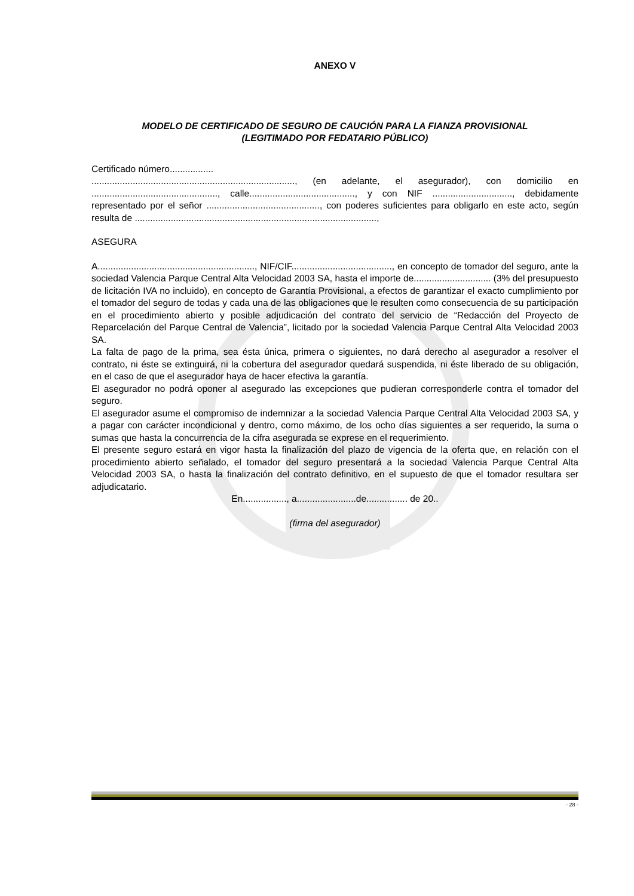ANEXO V
MODELO DE CERTIFICADO DE SEGURO DE CAUCIÓN PARA LA FIANZA PROVISIONAL
(LEGITIMADO POR FEDATARIO PÚBLICO)
Certificado número.................
..............................................................................., (en adelante, el asegurador), con domicilio en ................................................., calle........................................., y con NIF ..............................., debidamente representado por el señor ............................................, con poderes suficientes para obligarlo en este acto, según resulta de ..............................................................................................,
ASEGURA
A............................................................., NIF/CIF......................................., en concepto de tomador del seguro, ante la sociedad Valencia Parque Central Alta Velocidad 2003 SA, hasta el importe de.............................. (3% del presupuesto de licitación IVA no incluido), en concepto de Garantía Provisional, a efectos de garantizar el exacto cumplimiento por el tomador del seguro de todas y cada una de las obligaciones que le resulten como consecuencia de su participación en el procedimiento abierto y posible adjudicación del contrato del servicio de “Redacción del Proyecto de Reparcelación del Parque Central de Valencia”, licitado por la sociedad Valencia Parque Central Alta Velocidad 2003 SA.
La falta de pago de la prima, sea ésta única, primera o siguientes, no dará derecho al asegurador a resolver el contrato, ni éste se extinguirá, ni la cobertura del asegurador quedará suspendida, ni éste liberado de su obligación, en el caso de que el asegurador haya de hacer efectiva la garantía.
El asegurador no podrá oponer al asegurado las excepciones que pudieran corresponderle contra el tomador del seguro.
El asegurador asume el compromiso de indemnizar a la sociedad Valencia Parque Central Alta Velocidad 2003 SA, y a pagar con carácter incondicional y dentro, como máximo, de los ocho días siguientes a ser requerido, la suma o sumas que hasta la concurrencia de la cifra asegurada se exprese en el requerimiento.
El presente seguro estará en vigor hasta la finalización del plazo de vigencia de la oferta que, en relación con el procedimiento abierto señalado, el tomador del seguro presentará a la sociedad Valencia Parque Central Alta Velocidad 2003 SA, o hasta la finalización del contrato definitivo, en el supuesto de que el tomador resultara ser adjudicatario.
En................., a.......................de................ de 20..
(firma del asegurador)
- 28 -